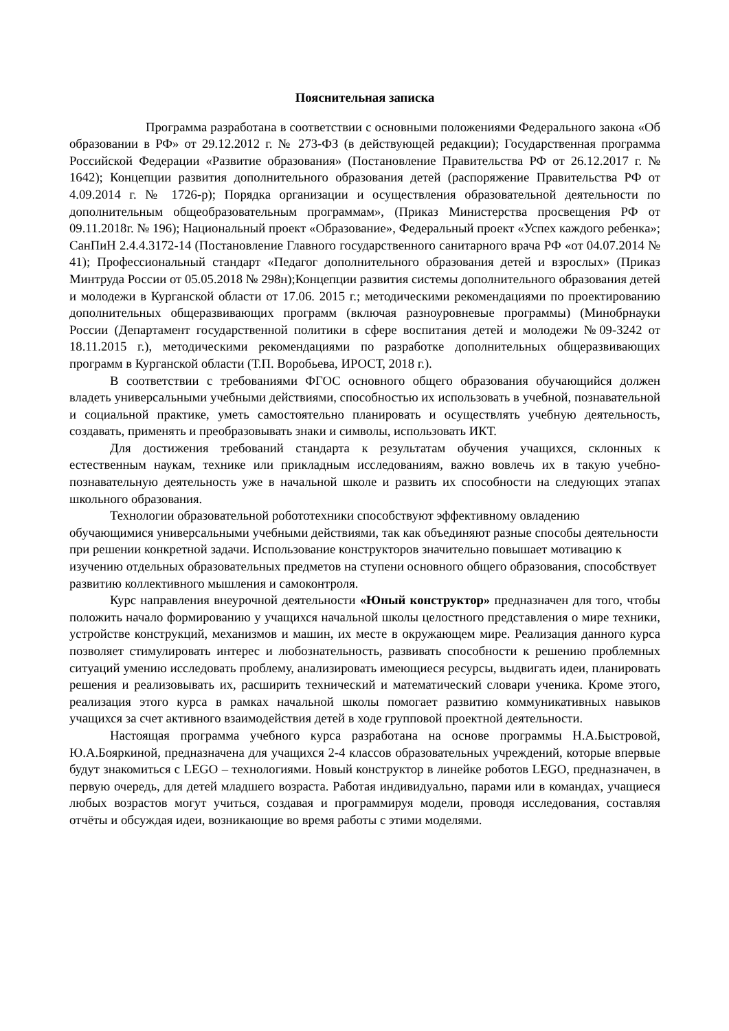Пояснительная записка
Программа разработана в соответствии с основными положениями Федерального закона «Об образовании в РФ» от 29.12.2012 г. № 273-ФЗ (в действующей редакции); Государственная программа Российской Федерации «Развитие образования» (Постановление Правительства РФ от 26.12.2017 г. № 1642); Концепции развития дополнительного образования детей (распоряжение Правительства РФ от 4.09.2014 г. № 1726-р); Порядка организации и осуществления образовательной деятельности по дополнительным общеобразовательным программам», (Приказ Министерства просвещения РФ от 09.11.2018г. № 196); Национальный проект «Образование», Федеральный проект «Успех каждого ребенка»; СанПиН 2.4.4.3172-14 (Постановление Главного государственного санитарного врача РФ «от 04.07.2014 № 41); Профессиональный стандарт «Педагог дополнительного образования детей и взрослых» (Приказ Минтруда России от 05.05.2018 № 298н);Концепции развития системы дополнительного образования детей и молодежи в Курганской области от 17.06. 2015 г.; методическими рекомендациями по проектированию дополнительных общеразвивающих программ (включая разноуровневые программы) (Минобрнауки России (Департамент государственной политики в сфере воспитания детей и молодежи №09-3242 от 18.11.2015 г.), методическими рекомендациями по разработке дополнительных общеразвивающих программ в Курганской области (Т.П. Воробьева, ИРОСТ, 2018 г.).
В соответствии с требованиями ФГОС основного общего образования обучающийся должен владеть универсальными учебными действиями, способностью их использовать в учебной, познавательной и социальной практике, уметь самостоятельно планировать и осуществлять учебную деятельность, создавать, применять и преобразовывать знаки и символы, использовать ИКТ.
Для достижения требований стандарта к результатам обучения учащихся, склонных к естественным наукам, технике или прикладным исследованиям, важно вовлечь их в такую учебно-познавательную деятельность уже в начальной школе и развить их способности на следующих этапах школьного образования.
Технологии образовательной робототехники способствуют эффективному овладению обучающимися универсальными учебными действиями, так как объединяют разные способы деятельности при решении конкретной задачи. Использование конструкторов значительно повышает мотивацию к изучению отдельных образовательных предметов на ступени основного общего образования, способствует развитию коллективного мышления и самоконтроля.
Курс направления внеурочной деятельности «Юный конструктор» предназначен для того, чтобы положить начало формированию у учащихся начальной школы целостного представления о мире техники, устройстве конструкций, механизмов и машин, их месте в окружающем мире. Реализация данного курса позволяет стимулировать интерес и любознательность, развивать способности к решению проблемных ситуаций умению исследовать проблему, анализировать имеющиеся ресурсы, выдвигать идеи, планировать решения и реализовывать их, расширить технический и математический словари ученика. Кроме этого, реализация этого курса в рамках начальной школы помогает развитию коммуникативных навыков учащихся за счет активного взаимодействия детей в ходе групповой проектной деятельности.
Настоящая программа учебного курса разработана на основе программы Н.А.Быстровой, Ю.А.Бояркиной, предназначена для учащихся 2-4 классов образовательных учреждений, которые впервые будут знакомиться с LEGO – технологиями. Новый конструктор в линейке роботов LEGO, предназначен, в первую очередь, для детей младшего возраста. Работая индивидуально, парами или в командах, учащиеся любых возрастов могут учиться, создавая и программируя модели, проводя исследования, составляя отчёты и обсуждая идеи, возникающие во время работы с этими моделями.